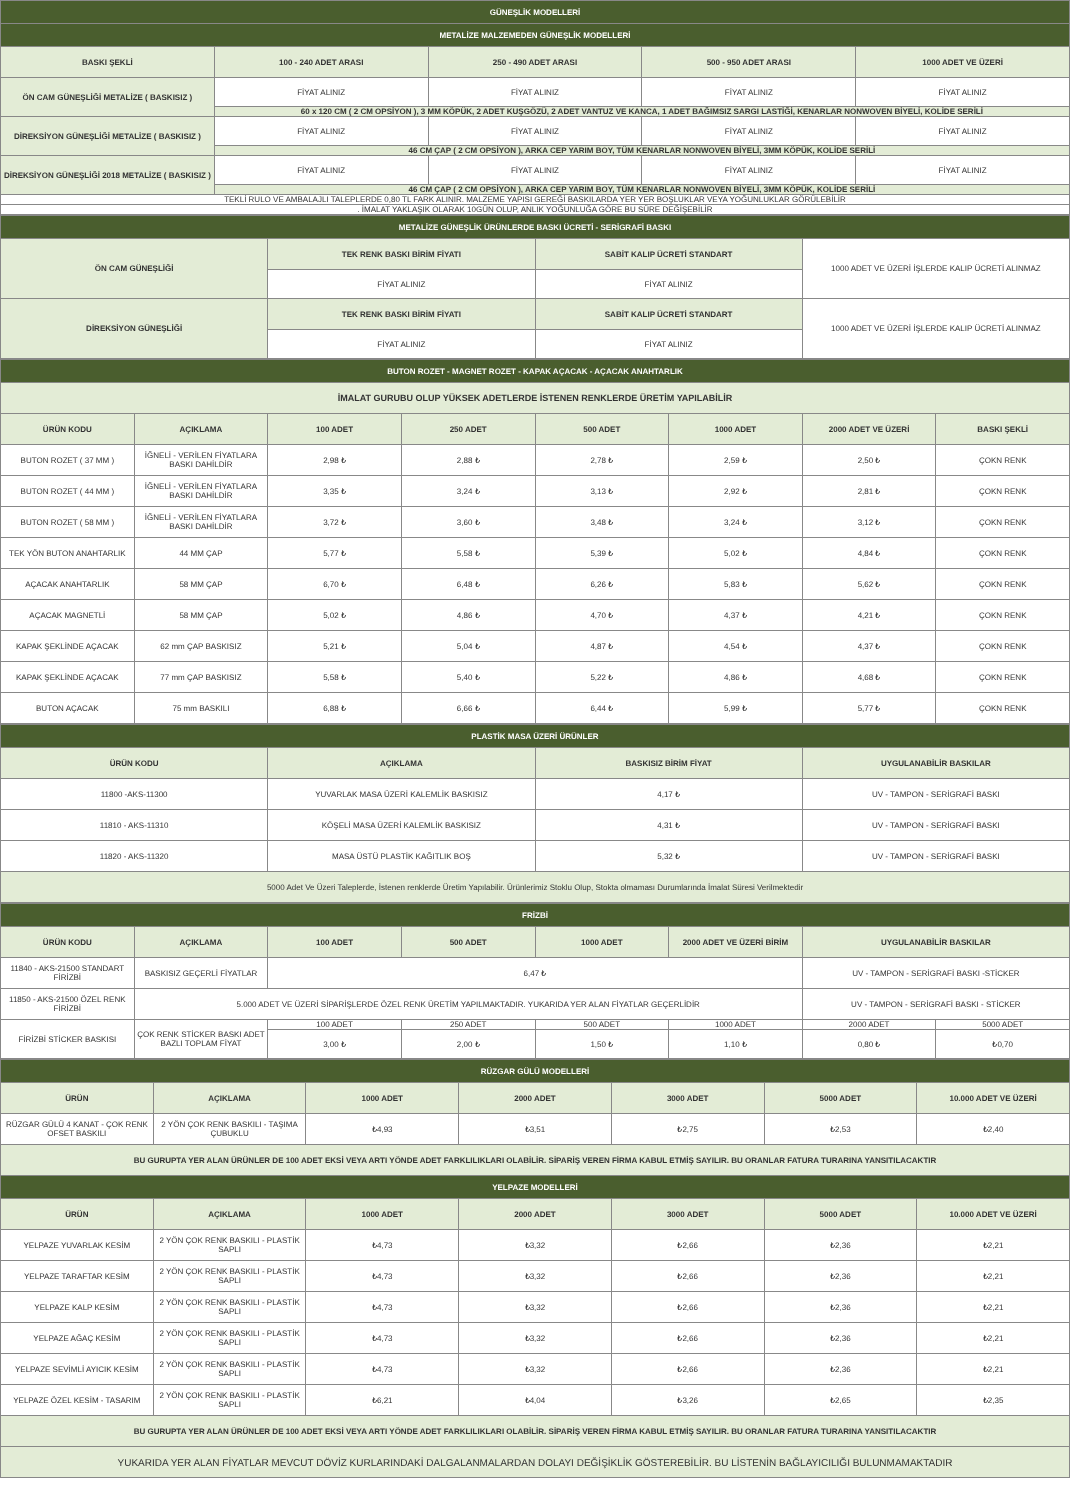| GÜNEŞLİK MODELLERİ | | | | |
| METALİZE MALZEMEDEN GÜNEŞLİK MODELLERİ | | | | |
| BASKI ŞEKLİ | 100 - 240 ADET ARASI | 250 - 490 ADET ARASI | 500 - 950 ADET ARASI | 1000 ADET VE ÜZERİ |
| ÖN CAM GÜNEŞLİĞİ METALİZE ( BASKISIZ ) | FİYAT ALINIZ | FİYAT ALINIZ | FİYAT ALINIZ | FİYAT ALINIZ |
| | 60 x 120 CM ( 2 CM OPSİYON ), 3 MM KÖPÜK, 2 ADET KUŞGÖZÜ, 2 ADET VANTUZ VE KANCA, 1 ADET BAĞIMSIZ SARGI LASTİĞİ, KENARLAR NONWOVEN BİYELİ, KOLİDE SERİLİ | | | |
| DİREKSİYON GÜNEŞLİĞİ METALİZE ( BASKISIZ ) | FİYAT ALINIZ | FİYAT ALINIZ | FİYAT ALINIZ | FİYAT ALINIZ |
| | 46 CM ÇAP ( 2 CM OPSİYON ), ARKA CEP YARIM BOY, TÜM KENARLAR NONWOVEN BİYELİ, 3MM KÖPÜK, KOLİDE SERİLİ | | | |
| DİREKSİYON GÜNEŞLİĞİ 2018 METALİZE ( BASKISIZ ) | FİYAT ALINIZ | FİYAT ALINIZ | FİYAT ALINIZ | FİYAT ALINIZ |
| | 46 CM ÇAP ( 2 CM OPSİYON ), ARKA CEP YARIM BOY, TÜM KENARLAR NONWOVEN BİYELİ, 3MM KÖPÜK, KOLİDE SERİLİ | | | |
| TEKLİ RULO VE AMBALAJLI TALEPLERDE 0,80 TL FARK ALINIR. MALZEME YAPISI GEREĞİ BASKILARDA YER YER BOŞLUKLAR VEYA YOĞUNLUKLAR GÖRÜLEBİLİR | | | | |
| . İMALAT YAKLAŞIK OLARAK 10GÜN OLUP, ANLIK YOĞUNLUĞA GÖRE BU SÜRE DEĞİŞEBİLİR | | | | |
| METALİZE GÜNEŞLİK ÜRÜNLERDE BASKI ÜCRETİ - SERİGRAFİ BASKI | | | |
| ÖN CAM GÜNEŞLİĞİ | TEK RENK BASKI BİRİM FİYATI | SABİT KALIP ÜCRETİ STANDART | 1000 ADET VE ÜZERİ İŞLERDE KALIP ÜCRETİ ALINMAZ |
| | FİYAT ALINIZ | FİYAT ALINIZ | |
| DİREKSİYON GÜNEŞLİĞİ | TEK RENK BASKI BİRİM FİYATI | SABİT KALIP ÜCRETİ STANDART | 1000 ADET VE ÜZERİ İŞLERDE KALIP ÜCRETİ ALINMAZ |
| | FİYAT ALINIZ | FİYAT ALINIZ | |
| BUTON ROZET - MAGNET ROZET - KAPAK AÇACAK - AÇACAK ANAHTARLIK | | | | | | | |
| İMALAT GURUBU OLUP YÜKSEK ADETLERDE İSTENEN RENKLERDE ÜRETİM YAPILABİLİR | | | | | | | |
| ÜRÜN KODU | AÇIKLAMA | 100 ADET | 250 ADET | 500 ADET | 1000 ADET | 2000 ADET VE ÜZERİ | BASKI ŞEKLİ |
| BUTON ROZET ( 37 MM ) | İĞNELİ - VERİLEN FİYATLARA BASKI DAHİLDİR | 2,98 ₺ | 2,88 ₺ | 2,78 ₺ | 2,59 ₺ | 2,50 ₺ | ÇOKN RENK |
| BUTON ROZET ( 44 MM ) | İĞNELİ - VERİLEN FİYATLARA BASKI DAHİLDİR | 3,35 ₺ | 3,24 ₺ | 3,13 ₺ | 2,92 ₺ | 2,81 ₺ | ÇOKN RENK |
| BUTON ROZET ( 58 MM ) | İĞNELİ - VERİLEN FİYATLARA BASKI DAHİLDİR | 3,72 ₺ | 3,60 ₺ | 3,48 ₺ | 3,24 ₺ | 3,12 ₺ | ÇOKN RENK |
| TEK YÖN BUTON ANAHTARLIK | 44 MM ÇAP | 5,77 ₺ | 5,58 ₺ | 5,39 ₺ | 5,02 ₺ | 4,84 ₺ | ÇOKN RENK |
| AÇACAK ANAHTARLIK | 58 MM ÇAP | 6,70 ₺ | 6,48 ₺ | 6,26 ₺ | 5,83 ₺ | 5,62 ₺ | ÇOKN RENK |
| AÇACAK MAGNETLİ | 58 MM ÇAP | 5,02 ₺ | 4,86 ₺ | 4,70 ₺ | 4,37 ₺ | 4,21 ₺ | ÇOKN RENK |
| KAPAK ŞEKLİNDE AÇACAK | 62 mm ÇAP BASKISIZ | 5,21 ₺ | 5,04 ₺ | 4,87 ₺ | 4,54 ₺ | 4,37 ₺ | ÇOKN RENK |
| KAPAK ŞEKLİNDE AÇACAK | 77 mm ÇAP BASKISIZ | 5,58 ₺ | 5,40 ₺ | 5,22 ₺ | 4,86 ₺ | 4,68 ₺ | ÇOKN RENK |
| BUTON AÇACAK | 75 mm BASKILI | 6,88 ₺ | 6,66 ₺ | 6,44 ₺ | 5,99 ₺ | 5,77 ₺ | ÇOKN RENK |
| PLASTİK MASA ÜZERİ ÜRÜNLER | | | |
| ÜRÜN KODU | AÇIKLAMA | BASKISIZ BİRİM FİYAT | UYGULANABİLİR BASKILAR |
| 11800 -AKS-11300 | YUVARLAK MASA ÜZERİ KALEMLİK BASKISIZ | 4,17 ₺ | UV - TAMPON - SERİGRAFİ BASKI |
| 11810 - AKS-11310 | KÖŞELİ MASA ÜZERİ KALEMLİK BASKISIZ | 4,31 ₺ | UV - TAMPON - SERİGRAFİ BASKI |
| 11820 - AKS-11320 | MASA ÜSTÜ PLASTİK KAĞITLIK BOŞ | 5,32 ₺ | UV - TAMPON - SERİGRAFİ BASKI |
| 5000 Adet Ve Üzeri Taleplerde, İstenen renklerde Üretim Yapılabilir. Ürünlerimiz Stoklu Olup, Stokta olmaması Durumlarında İmalat Süresi Verilmektedir | | | |
| FRİZBİ | | | | | | | |
| ÜRÜN KODU | AÇIKLAMA | 100 ADET | 500 ADET | 1000 ADET | 2000 ADET VE ÜZERİ BİRİM | UYGULANABİLİR BASKILAR | |
| 11840 - AKS-21500 STANDART FİRİZBİ | BASKISIZ GEÇERLİ FİYATLAR | 6,47 ₺ | | | | UV - TAMPON - SERİGRAFİ BASKI -STİCKER | |
| 11850 - AKS-21500 ÖZEL RENK FİRİZBİ | 5.000 ADET VE ÜZERİ SİPARİŞLERDE ÖZEL RENK ÜRETİM YAPILMAKTADIR. YUKARIDA YER ALAN FİYATLAR GEÇERLİDİR | | | | | UV - TAMPON - SERİGRAFİ BASKI - STİCKER | |
| FİRİZBİ STİCKER BASKISI | ÇOK RENK STİCKER BASKI ADET BAZLI TOPLAM FİYAT | 100 ADET | 250 ADET | 500 ADET | 1000 ADET | 2000 ADET | 5000 ADET |
| | | 3,00 ₺ | 2,00 ₺ | 1,50 ₺ | 1,10 ₺ | 0,80 ₺ | ₺0,70 |
| RÜZGAR GÜLÜ MODELLERİ | | | | | | |
| ÜRÜN | AÇIKLAMA | 1000 ADET | 2000 ADET | 3000 ADET | 5000 ADET | 10.000 ADET VE ÜZERİ |
| RÜZGAR GÜLÜ 4 KANAT - ÇOK RENK OFSET BASKILI | 2 YÖN ÇOK RENK BASKILI - TAŞIMA ÇUBUKLU | ₺4,93 | ₺3,51 | ₺2,75 | ₺2,53 | ₺2,40 |
| BU GURUPTA YER ALAN ÜRÜNLER DE 100 ADET EKSİ VEYA ARTI YÖNDE ADET FARKLILIKLARI OLABİLİR. SİPARİŞ VEREN FİRMA KABUL ETMİŞ SAYILIR. BU ORANLAR FATURA TURARINA YANSITILACAKTIR | | | | | | |
| YELPAZE MODELLERİ | | | | | | |
| ÜRÜN | AÇIKLAMA | 1000 ADET | 2000 ADET | 3000 ADET | 5000 ADET | 10.000 ADET VE ÜZERİ |
| YELPAZE YUVARLAK KESİM | 2 YÖN ÇOK RENK BASKILI - PLASTİK SAPLI | ₺4,73 | ₺3,32 | ₺2,66 | ₺2,36 | ₺2,21 |
| YELPAZE TARAFTAR KESİM | 2 YÖN ÇOK RENK BASKILI - PLASTİK SAPLI | ₺4,73 | ₺3,32 | ₺2,66 | ₺2,36 | ₺2,21 |
| YELPAZE KALP KESİM | 2 YÖN ÇOK RENK BASKILI - PLASTİK SAPLI | ₺4,73 | ₺3,32 | ₺2,66 | ₺2,36 | ₺2,21 |
| YELPAZE AĞAÇ KESİM | 2 YÖN ÇOK RENK BASKILI - PLASTİK SAPLI | ₺4,73 | ₺3,32 | ₺2,66 | ₺2,36 | ₺2,21 |
| YELPAZE SEVİMLİ AYICIK KESİM | 2 YÖN ÇOK RENK BASKILI - PLASTİK SAPLI | ₺4,73 | ₺3,32 | ₺2,66 | ₺2,36 | ₺2,21 |
| YELPAZE ÖZEL KESİM - TASARIM | 2 YÖN ÇOK RENK BASKILI - PLASTİK SAPLI | ₺6,21 | ₺4,04 | ₺3,26 | ₺2,65 | ₺2,35 |
| BU GURUPTA YER ALAN ÜRÜNLER DE 100 ADET EKSİ VEYA ARTI YÖNDE ADET FARKLILIKLARI OLABİLİR. SİPARİŞ VEREN FİRMA KABUL ETMİŞ SAYILIR. BU ORANLAR FATURA TURARINA YANSITILACAKTIR | | | | | | |
| YUKARIDA YER ALAN FİYATLAR MEVCUT DÖVİZ KURLARINDAKİ DALGALANMALARDAN DOLAYI DEĞİŞİKLİK GÖSTEREBİLİR. BU LİSTENİN BAĞLAYICILIĞI BULUNMAMAKTADIR | | | | | | |